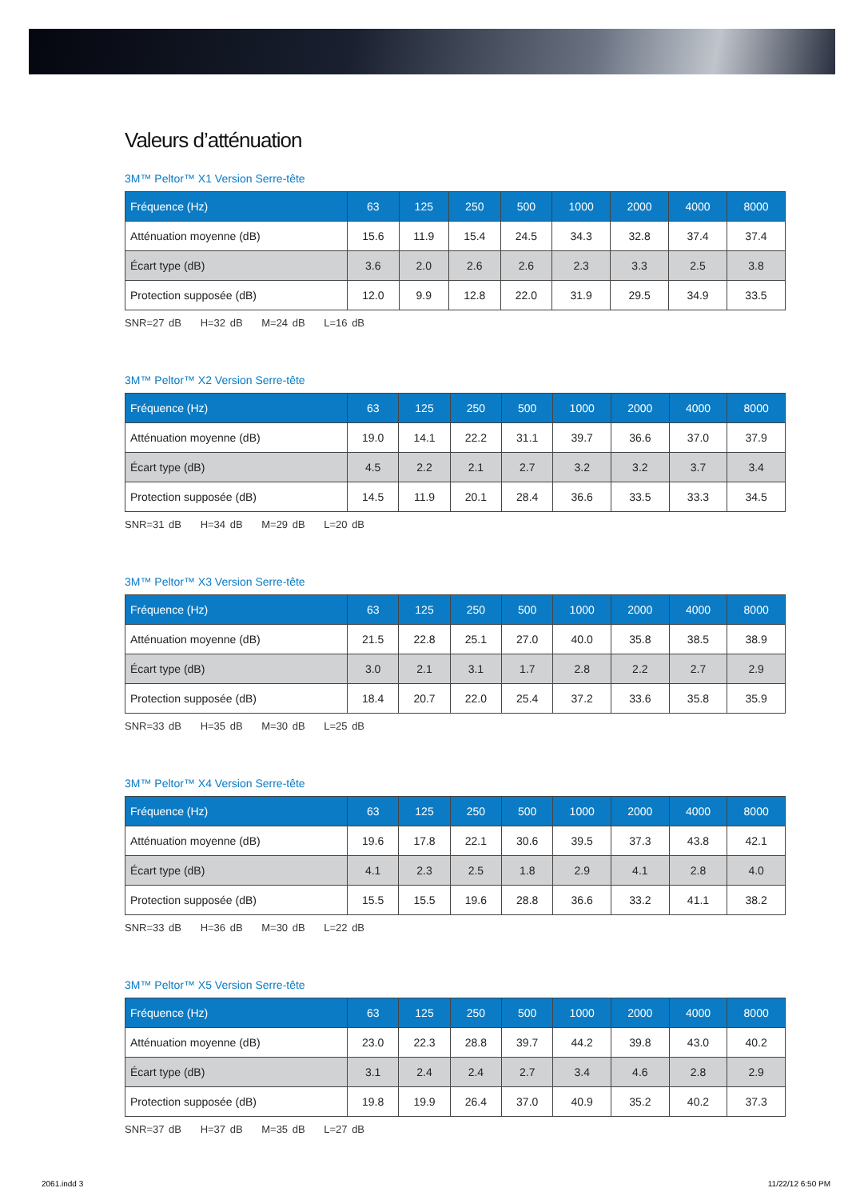Valeurs d’atténuation
3M™ Peltor™ X1 Version Serre-tête
| Fréquence (Hz) | 63 | 125 | 250 | 500 | 1000 | 2000 | 4000 | 8000 |
| --- | --- | --- | --- | --- | --- | --- | --- | --- |
| Atténuation moyenne (dB) | 15.6 | 11.9 | 15.4 | 24.5 | 34.3 | 32.8 | 37.4 | 37.4 |
| Écart type (dB) | 3.6 | 2.0 | 2.6 | 2.6 | 2.3 | 3.3 | 2.5 | 3.8 |
| Protection supposée (dB) | 12.0 | 9.9 | 12.8 | 22.0 | 31.9 | 29.5 | 34.9 | 33.5 |
SNR=27 dB H=32 dB M=24 dB L=16 dB
3M™ Peltor™ X2 Version Serre-tête
| Fréquence (Hz) | 63 | 125 | 250 | 500 | 1000 | 2000 | 4000 | 8000 |
| --- | --- | --- | --- | --- | --- | --- | --- | --- |
| Atténuation moyenne (dB) | 19.0 | 14.1 | 22.2 | 31.1 | 39.7 | 36.6 | 37.0 | 37.9 |
| Écart type (dB) | 4.5 | 2.2 | 2.1 | 2.7 | 3.2 | 3.2 | 3.7 | 3.4 |
| Protection supposée (dB) | 14.5 | 11.9 | 20.1 | 28.4 | 36.6 | 33.5 | 33.3 | 34.5 |
SNR=31 dB H=34 dB M=29 dB L=20 dB
3M™ Peltor™ X3 Version Serre-tête
| Fréquence (Hz) | 63 | 125 | 250 | 500 | 1000 | 2000 | 4000 | 8000 |
| --- | --- | --- | --- | --- | --- | --- | --- | --- |
| Atténuation moyenne (dB) | 21.5 | 22.8 | 25.1 | 27.0 | 40.0 | 35.8 | 38.5 | 38.9 |
| Écart type (dB) | 3.0 | 2.1 | 3.1 | 1.7 | 2.8 | 2.2 | 2.7 | 2.9 |
| Protection supposée (dB) | 18.4 | 20.7 | 22.0 | 25.4 | 37.2 | 33.6 | 35.8 | 35.9 |
SNR=33 dB H=35 dB M=30 dB L=25 dB
3M™ Peltor™ X4 Version Serre-tête
| Fréquence (Hz) | 63 | 125 | 250 | 500 | 1000 | 2000 | 4000 | 8000 |
| --- | --- | --- | --- | --- | --- | --- | --- | --- |
| Atténuation moyenne (dB) | 19.6 | 17.8 | 22.1 | 30.6 | 39.5 | 37.3 | 43.8 | 42.1 |
| Écart type (dB) | 4.1 | 2.3 | 2.5 | 1.8 | 2.9 | 4.1 | 2.8 | 4.0 |
| Protection supposée (dB) | 15.5 | 15.5 | 19.6 | 28.8 | 36.6 | 33.2 | 41.1 | 38.2 |
SNR=33 dB H=36 dB M=30 dB L=22 dB
3M™ Peltor™ X5 Version Serre-tête
| Fréquence (Hz) | 63 | 125 | 250 | 500 | 1000 | 2000 | 4000 | 8000 |
| --- | --- | --- | --- | --- | --- | --- | --- | --- |
| Atténuation moyenne (dB) | 23.0 | 22.3 | 28.8 | 39.7 | 44.2 | 39.8 | 43.0 | 40.2 |
| Écart type (dB) | 3.1 | 2.4 | 2.4 | 2.7 | 3.4 | 4.6 | 2.8 | 2.9 |
| Protection supposée (dB) | 19.8 | 19.9 | 26.4 | 37.0 | 40.9 | 35.2 | 40.2 | 37.3 |
SNR=37 dB H=37 dB M=35 dB L=27 dB
2061.indd 3 11/22/12 6:50 PM